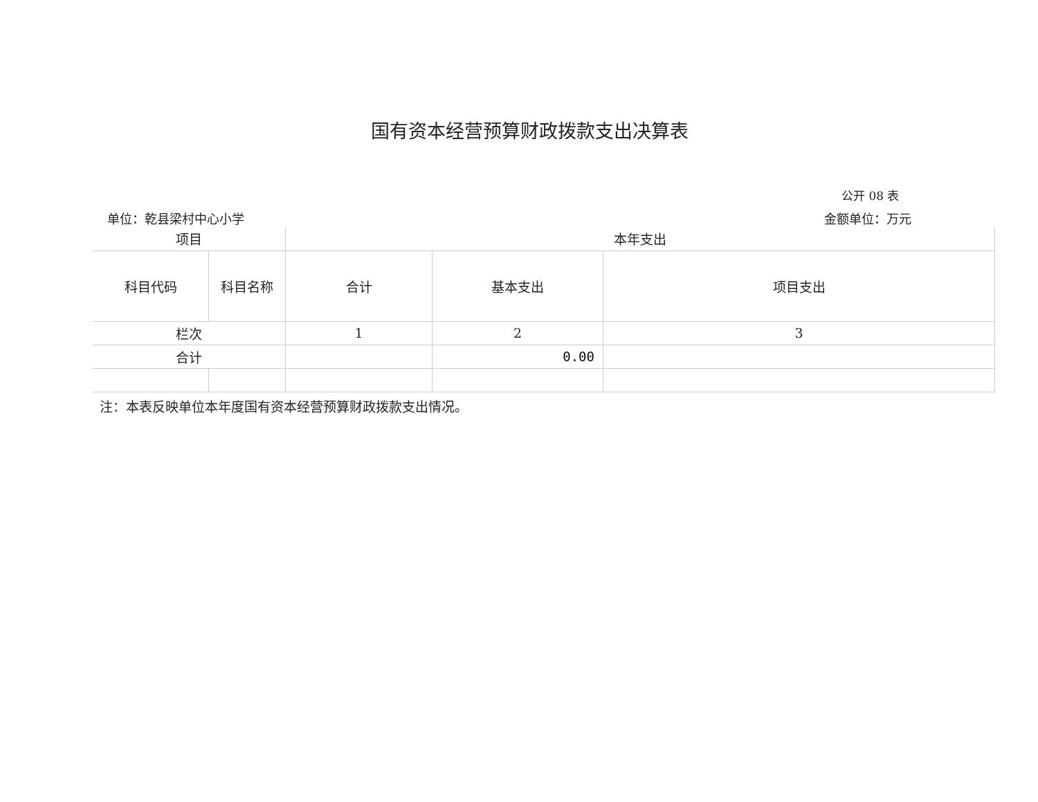国有资本经营预算财政拨款支出决算表
公开 08 表
单位：乾县梁村中心小学 金额单位：万元
| 项目 | | 本年支出 | | |
| --- | --- | --- | --- | --- |
| 科目代码 | 科目名称 | 合计 | 基本支出 | 项目支出 |
| 栏次 | | 1 | 2 | 3 |
| 合计 | | | 0.00 | |
注：本表反映单位本年度国有资本经营预算财政拨款支出情况。